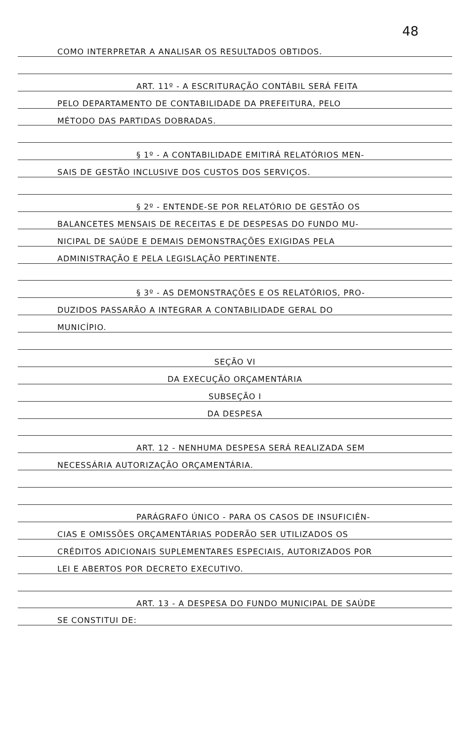48
COMO INTERPRETAR A ANALISAR OS RESULTADOS OBTIDOS.
ART. 11º - A ESCRITURAÇÃO CONTÁBIL SERÁ FEITA
PELO DEPARTAMENTO DE CONTABILIDADE DA PREFEITURA, PELO
MÉTODO DAS PARTIDAS DOBRADAS.
§ 1º - A CONTABILIDADE EMITIRÁ RELATÓRIOS MEN-
SAIS DE GESTÃO INCLUSIVE DOS CUSTOS DOS SERVIÇOS.
§ 2º - ENTENDE-SE POR RELATÓRIO DE GESTÃO OS
BALANCETES MENSAIS DE RECEITAS E DE DESPESAS DO FUNDO MU-
NICIPAL DE SAÚDE E DEMAIS DEMONSTRAÇÕES EXIGIDAS PELA
ADMINISTRAÇÃO E PELA LEGISLAÇÃO PERTINENTE.
§ 3º - AS DEMONSTRAÇÕES E OS RELATÓRIOS, PRO-
DUZIDOS PASSARÃO A INTEGRAR A CONTABILIDADE GERAL DO
MUNICÍPIO.
SEÇÃO VI
DA EXECUÇÃO ORÇAMENTÁRIA
SUBSEÇÃO I
DA DESPESA
ART. 12 - NENHUMA DESPESA SERÁ REALIZADA SEM
NECESSÁRIA AUTORIZAÇÃO ORÇAMENTÁRIA.
PARÁGRAFO ÚNICO - PARA OS CASOS DE INSUFICIÊN-
CIAS E OMISSÕES ORÇAMENTÁRIAS PODERÃO SER UTILIZADOS OS
CRÉDITOS ADICIONAIS SUPLEMENTARES ESPECIAIS, AUTORIZADOS POR
LEI E ABERTOS POR DECRETO EXECUTIVO.
ART. 13 - A DESPESA DO FUNDO MUNICIPAL DE SAÚDE
SE CONSTITUI DE: